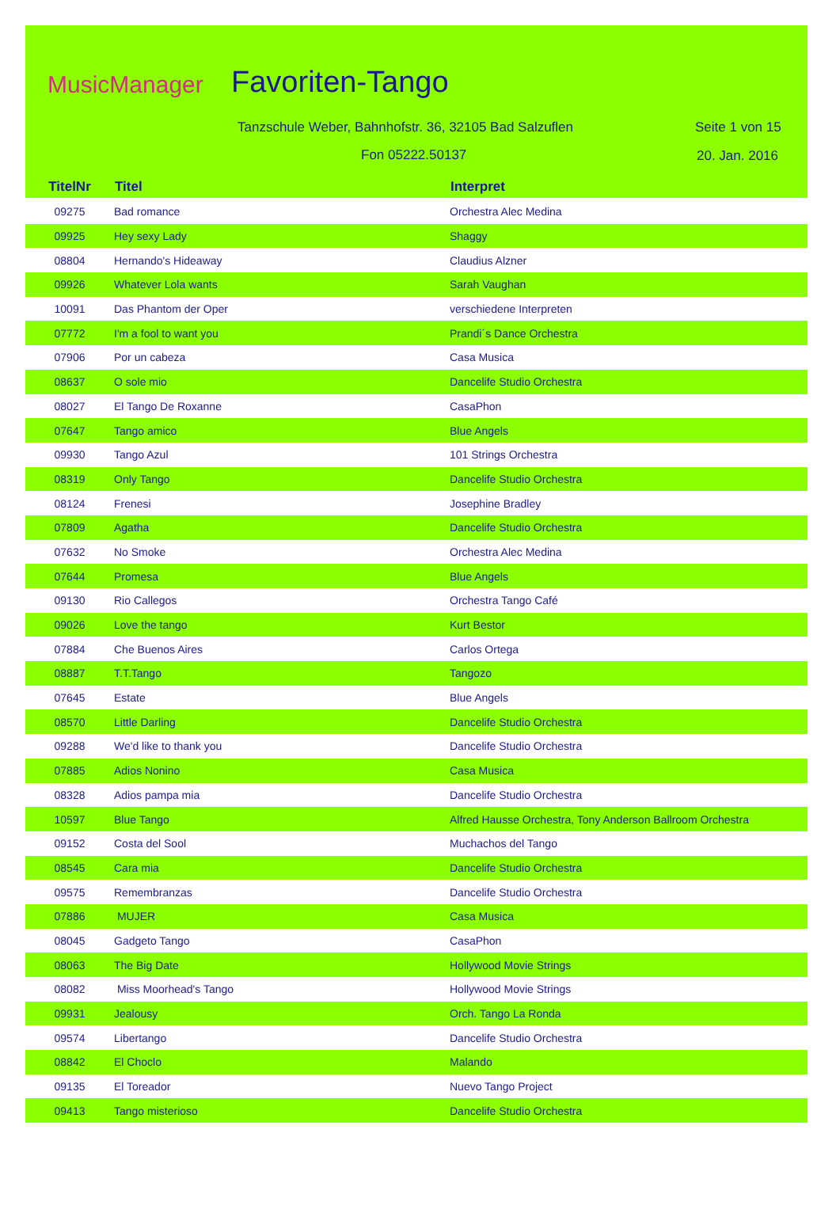MusicManager Favoriten-Tango
Tanzschule Weber, Bahnhofstr. 36, 32105 Bad Salzuflen
Fon 05222.50137
Seite 1 von 15
20. Jan. 2016
| TitelNr | Titel | Interpret |
| --- | --- | --- |
| 09275 | Bad romance | Orchestra Alec Medina |
| 09925 | Hey sexy Lady | Shaggy |
| 08804 | Hernando's Hideaway | Claudius Alzner |
| 09926 | Whatever Lola wants | Sarah Vaughan |
| 10091 | Das Phantom der Oper | verschiedene Interpreten |
| 07772 | I'm a fool to want you | Prandi´s Dance Orchestra |
| 07906 | Por un cabeza | Casa Musica |
| 08637 | O sole mio | Dancelife Studio Orchestra |
| 08027 | El Tango De Roxanne | CasaPhon |
| 07647 | Tango amico | Blue Angels |
| 09930 | Tango Azul | 101 Strings Orchestra |
| 08319 | Only Tango | Dancelife Studio Orchestra |
| 08124 | Frenesi | Josephine Bradley |
| 07809 | Agatha | Dancelife Studio Orchestra |
| 07632 | No Smoke | Orchestra Alec Medina |
| 07644 | Promesa | Blue Angels |
| 09130 | Rio Callegos | Orchestra Tango Café |
| 09026 | Love the tango | Kurt Bestor |
| 07884 | Che Buenos Aires | Carlos Ortega |
| 08887 | T.T.Tango | Tangozo |
| 07645 | Estate | Blue Angels |
| 08570 | Little Darling | Dancelife Studio Orchestra |
| 09288 | We'd like to thank you | Dancelife Studio Orchestra |
| 07885 | Adios Nonino | Casa Musica |
| 08328 | Adios pampa mia | Dancelife Studio Orchestra |
| 10597 | Blue Tango | Alfred Hausse Orchestra, Tony Anderson Ballroom Orchestra |
| 09152 | Costa del Sool | Muchachos del Tango |
| 08545 | Cara mia | Dancelife Studio Orchestra |
| 09575 | Remembranzas | Dancelife Studio Orchestra |
| 07886 | MUJER | Casa Musica |
| 08045 | Gadgeto Tango | CasaPhon |
| 08063 | The Big Date | Hollywood Movie Strings |
| 08082 | Miss Moorhead's Tango | Hollywood Movie Strings |
| 09931 | Jealousy | Orch. Tango La Ronda |
| 09574 | Libertango | Dancelife Studio Orchestra |
| 08842 | El Choclo | Malando |
| 09135 | El Toreador | Nuevo Tango Project |
| 09413 | Tango misterioso | Dancelife Studio Orchestra |